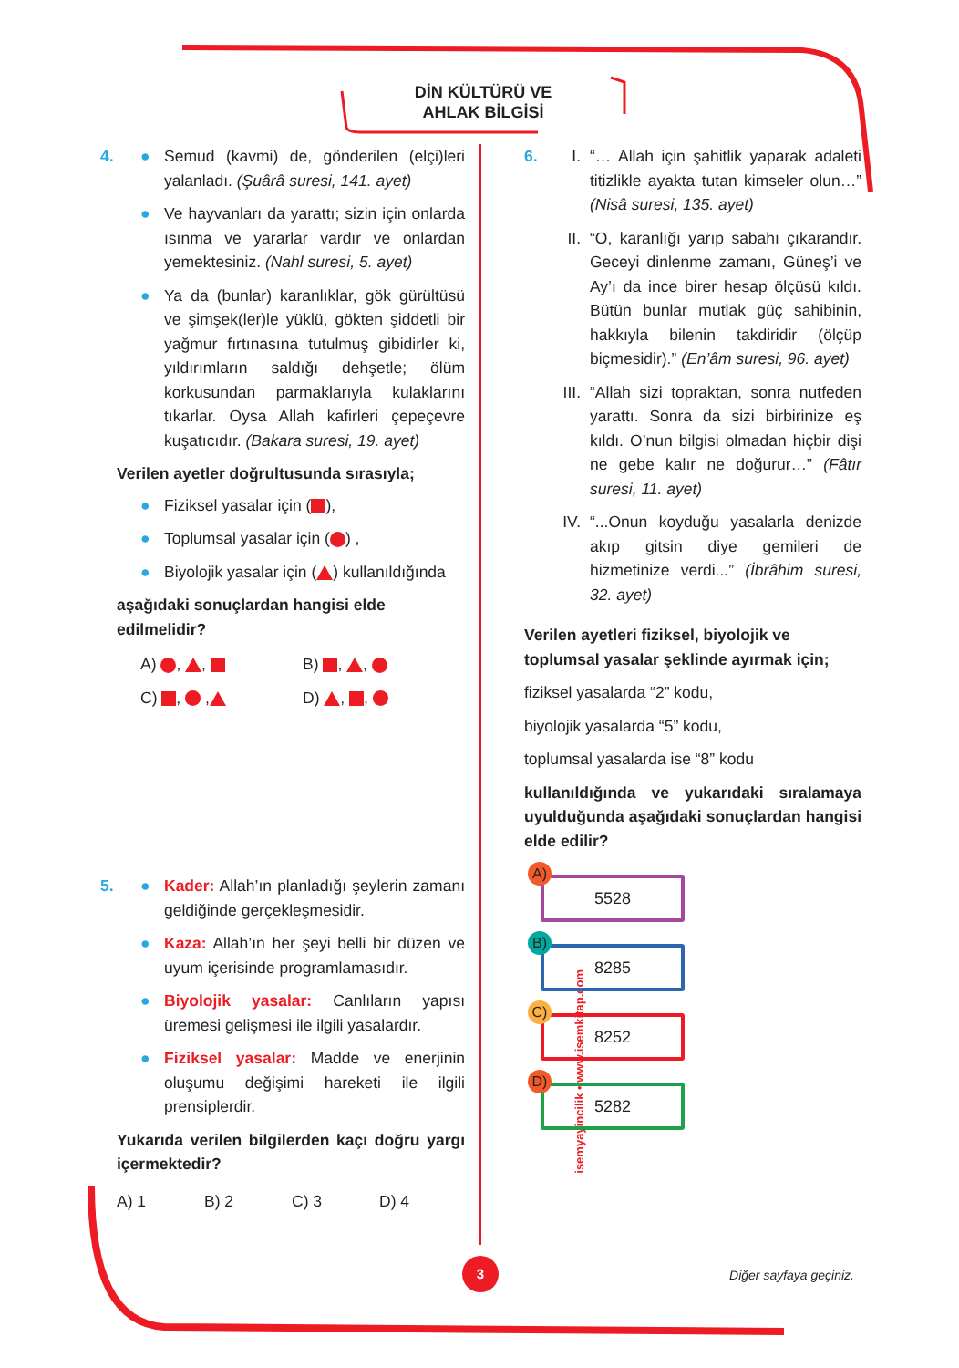DİN KÜLTÜRÜ VE
AHLAK BİLGİSİ
4. ● Semud (kavmi) de, gönderilen (elçi)leri yalanladı. (Şuârâ suresi, 141. ayet)
● Ve hayvanları da yarattı; sizin için onlarda ısınma ve yararlar vardır ve onlardan yemektesiniz. (Nahl suresi, 5. ayet)
● Ya da (bunlar) karanlıklar, gök gürültüsü ve şimşek(ler)le yüklü, gökten şiddetli bir yağmur fırtınasına tutulmuş gibidirler ki, yıldırımların saldığı dehşetle; ölüm korkusundan parmaklarıyla kulaklarını tıkarlar. Oysa Allah kafirleri çepeçevre kuşatıcıdır. (Bakara suresi, 19. ayet)
Verilen ayetler doğrultusunda sırasıyla;
● Fiziksel yasalar için ( ),
● Toplumsal yasalar için ( ) ,
● Biyolojik yasalar için ( ) kullanıldığında
aşağıdaki sonuçlardan hangisi elde edilmelidir?
A) , ,
B) , ,
C) , ,
D) , ,
5. ● Kader: Allah’ın planladığı şeylerin zamanı geldiğinde gerçekleşmesidir.
● Kaza: Allah’ın her şeyi belli bir düzen ve uyum içerisinde programlamasıdır.
● Biyolojik yasalar: Canlıların yapısı üremesi gelişmesi ile ilgili yasalardır.
● Fiziksel yasalar: Madde ve enerjinin oluşumu değişimi hareketi ile ilgili prensiplerdir.
Yukarıda verilen bilgilerden kaçı doğru yargı içermektedir?
A) 1 B) 2 C) 3 D) 4
isemyayincilik • www.isemkitap.com
6. I. “… Allah için şahitlik yaparak adaleti titizlikle ayakta tutan kimseler olun…” (Nisâ suresi, 135. ayet)
II. “O, karanlığı yarıp sabahı çıkarandır. Geceyi dinlenme zamanı, Güneş’i ve Ay’ı da ince birer hesap ölçüsü kıldı. Bütün bunlar mutlak güç sahibinin, hakkıyla bilenin takdiridir (ölçüp biçmesidir).” (En’âm suresi, 96. ayet)
III.
“Allah sizi topraktan, sonra nutfeden yarattı. Sonra da sizi birbirinize eş kıldı. O’nun bilgisi olmadan hiçbir dişi ne gebe kalır ne doğurur…” (Fâtır suresi, 11. ayet)
IV. “...Onun koyduğu yasalarla denizde akıp gitsin diye gemileri de hizmetinize verdi...” (İbrâhim suresi, 32. ayet)
Verilen ayetleri fiziksel, biyolojik ve toplumsal yasalar şeklinde ayırmak için;
fiziksel yasalarda “2” kodu,
biyolojik yasalarda “5” kodu,
toplumsal yasalarda ise “8” kodu
kullanıldığında ve yukarıdaki sıralamaya uyulduğunda aşağıdaki sonuçlardan hangisi elde edilir?
A) 5528 B) 8285
C) 8252 D) 5282
3 Diğer sayfaya geçiniz.